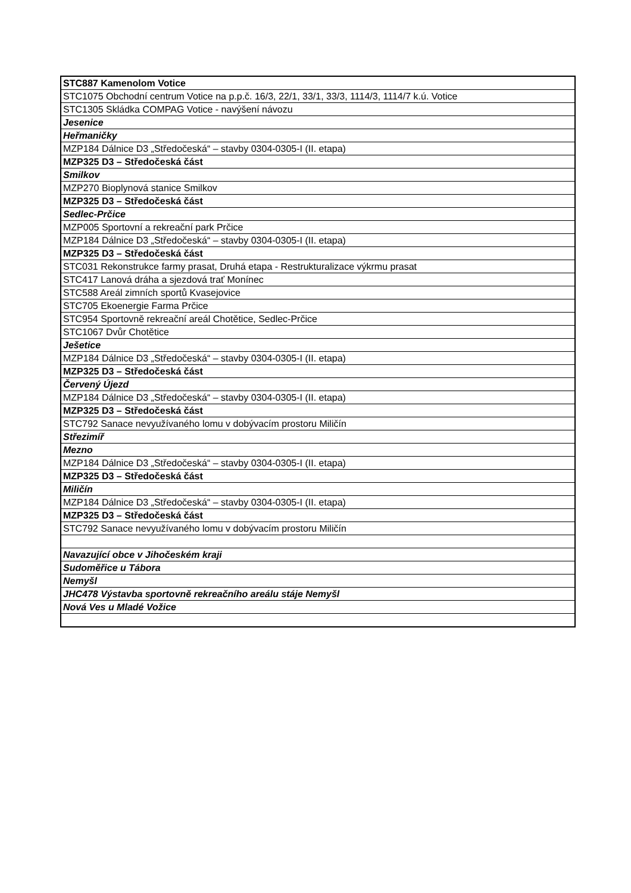| STC887 Kamenolom Votice |
| STC1075 Obchodní centrum Votice na p.p.č. 16/3, 22/1, 33/1, 33/3, 1114/3, 1114/7 k.ú. Votice |
| STC1305 Skládka COMPAG Votice - navýšení návozu |
| Jesenice |
| Heřmaničky |
| MZP184 Dálnice D3 „Středočeská“ – stavby 0304-0305-I (II. etapa) |
| MZP325 D3 – Středočeská část |
| Smilkov |
| MZP270 Bioplynová stanice Smilkov |
| MZP325 D3 – Středočeská část |
| Sedlec-Prčice |
| MZP005 Sportovní a rekreační park Prčice |
| MZP184 Dálnice D3 „Středočeská“ – stavby 0304-0305-I (II. etapa) |
| MZP325 D3 – Středočeská část |
| STC031 Rekonstrukce farmy prasat, Druhá etapa - Restrukturalizace výkrmu prasat |
| STC417 Lanová dráha a sjezdová trať Monínec |
| STC588 Areál zimních sportů Kvasejovice |
| STC705 Ekoenergie Farma Prčice |
| STC954 Sportovně rekreační areál Chotětice, Sedlec-Prčice |
| STC1067 Dvůr Chotětice |
| Ješetice |
| MZP184 Dálnice D3 „Středočeská“ – stavby 0304-0305-I (II. etapa) |
| MZP325 D3 – Středočeská část |
| Červený Újezd |
| MZP184 Dálnice D3 „Středočeská“ – stavby 0304-0305-I (II. etapa) |
| MZP325 D3 – Středočeská část |
| STC792 Sanace nevyužívaného lomu v dobývacím prostoru Miličín |
| Střezimíř |
| Mezno |
| MZP184 Dálnice D3 „Středočeská“ – stavby 0304-0305-I (II. etapa) |
| MZP325 D3 – Středočeská část |
| Miličín |
| MZP184 Dálnice D3 „Středočeská“ – stavby 0304-0305-I (II. etapa) |
| MZP325 D3 – Středočeská část |
| STC792 Sanace nevyužívaného lomu v dobývacím prostoru Miličín |
| Navazující obce v Jihočeském kraji |
| Sudoměřice u Tábora |
| Nemyšl |
| JHC478 Výstavba sportovně rekreačního areálu stáje Nemyšl |
| Nová Ves u Mladé Vožice |